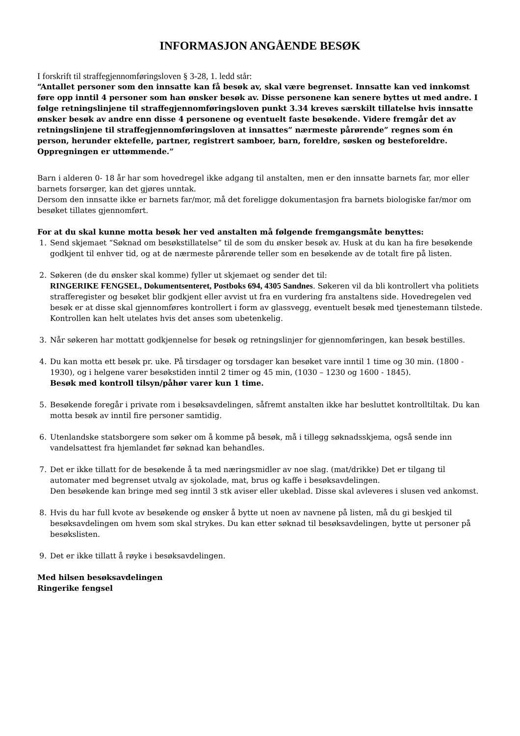INFORMASJON ANGÅENDE BESØK
I forskrift til straffegjennomføringsloven § 3-28, 1. ledd står:
“Antallet personer som den innsatte kan få besøk av, skal være begrenset. Innsatte kan ved innkomst føre opp inntil 4 personer som han ønsker besøk av. Disse personene kan senere byttes ut med andre. I følge retningslinjene til straffegjennomføringsloven punkt 3.34 kreves særskilt tillatelse hvis innsatte ønsker besøk av andre enn disse 4 personene og eventuelt faste besøkende. Videre fremgår det av retningslinjene til straffegjennomføringsloven at innsattes” nærmeste pårørende” regnes som én person, herunder ektefelle, partner, registrert samboer, barn, foreldre, søsken og besteforeldre. Oppregningen er uttømmende.”
Barn i alderen 0- 18 år har som hovedregel ikke adgang til anstalten, men er den innsatte barnets far, mor eller barnets forsørger, kan det gjøres unntak.
Dersom den innsatte ikke er barnets far/mor, må det foreligge dokumentasjon fra barnets biologiske far/mor om besøket tillates gjennomført.
For at du skal kunne motta besøk her ved anstalten må følgende fremgangsmåte benyttes:
1. Send skjemaet “Søknad om besøkstillatelse” til de som du ønsker besøk av. Husk at du kan ha fire besøkende godkjent til enhver tid, og at de nærmeste pårørende teller som en besøkende av de totalt fire på listen.
2. Søkeren (de du ønsker skal komme) fyller ut skjemaet og sender det til:
RINGERIKE FENGSEL, Dokumentsenteret, Postboks 694, 4305 Sandnes. Søkeren vil da bli kontrollert vha politiets strafferegister og besøket blir godkjent eller avvist ut fra en vurdering fra anstaltens side. Hovedregelen ved besøk er at disse skal gjennomføres kontrollert i form av glassvegg, eventuelt besøk med tjenestemann tilstede. Kontrollen kan helt utelates hvis det anses som ubetenkelig.
3. Når søkeren har mottatt godkjennelse for besøk og retningslinjer for gjennomføringen, kan besøk bestilles.
4. Du kan motta ett besøk pr. uke. På tirsdager og torsdager kan besøket vare inntil 1 time og 30 min. (1800 - 1930), og i helgene varer besøkstiden inntil 2 timer og 45 min, (1030 – 1230 og 1600 - 1845).
Besøk med kontroll tilsyn/påhør varer kun 1 time.
5. Besøkende foregår i private rom i besøksavdelingen, såfremt anstalten ikke har besluttet kontrolltiltak. Du kan motta besøk av inntil fire personer samtidig.
6. Utenlandske statsborgere som søker om å komme på besøk, må i tillegg søknadsskjema, også sende inn vandelsattest fra hjemlandet før søknad kan behandles.
7. Det er ikke tillatt for de besøkende å ta med næringsmidler av noe slag. (mat/drikke) Det er tilgang til automater med begrenset utvalg av sjokolade, mat, brus og kaffe i besøksavdelingen.
Den besøkende kan bringe med seg inntil 3 stk aviser eller ukeblad. Disse skal avleveres i slusen ved ankomst.
8. Hvis du har full kvote av besøkende og ønsker å bytte ut noen av navnene på listen, må du gi beskjed til besøksavdelingen om hvem som skal strykes. Du kan etter søknad til besøksavdelingen, bytte ut personer på besøkslisten.
9. Det er ikke tillatt å røyke i besøksavdelingen.
Med hilsen besøksavdelingen
Ringerike fengsel